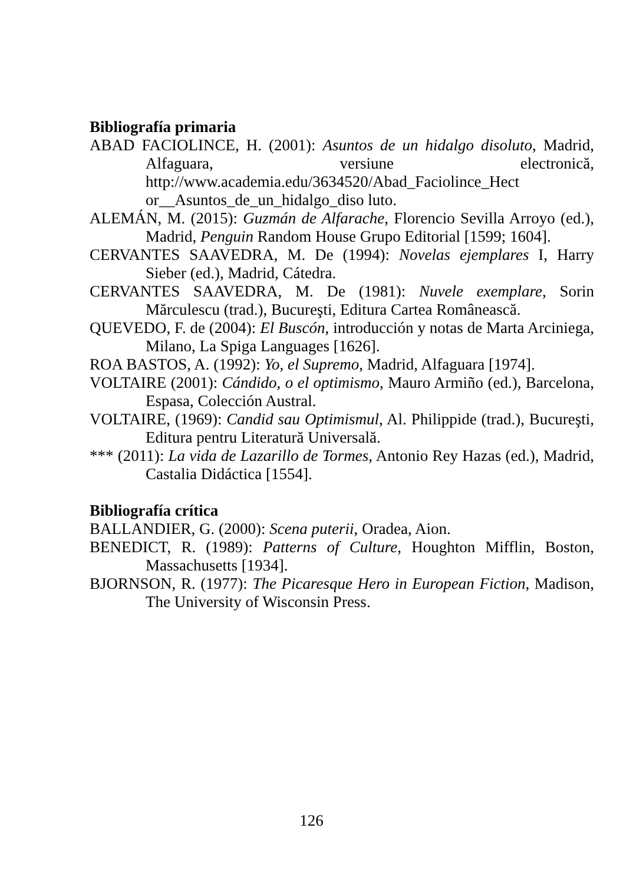Bibliografía primaria
ABAD FACIOLINCE, H. (2001): Asuntos de un hidalgo disoluto, Madrid, Alfaguara, versiune electronică, http://www.academia.edu/3634520/Abad_Faciolince_Hect or__Asuntos_de_un_hidalgo_diso luto.
ALEMÁN, M. (2015): Guzmán de Alfarache, Florencio Sevilla Arroyo (ed.), Madrid, Penguin Random House Grupo Editorial [1599; 1604].
CERVANTES SAAVEDRA, M. De (1994): Novelas ejemplares I, Harry Sieber (ed.), Madrid, Cátedra.
CERVANTES SAAVEDRA, M. De (1981): Nuvele exemplare, Sorin Mărculescu (trad.), Bucureşti, Editura Cartea Românească.
QUEVEDO, F. de (2004): El Buscón, introducción y notas de Marta Arciniega, Milano, La Spiga Languages [1626].
ROA BASTOS, A. (1992): Yo, el Supremo, Madrid, Alfaguara [1974].
VOLTAIRE (2001): Cándido, o el optimismo, Mauro Armiño (ed.), Barcelona, Espasa, Colección Austral.
VOLTAIRE, (1969): Candid sau Optimismul, Al. Philippide (trad.), Bucureşti, Editura pentru Literatură Universală.
*** (2011): La vida de Lazarillo de Tormes, Antonio Rey Hazas (ed.), Madrid, Castalia Didáctica [1554].
Bibliografía crítica
BALLANDIER, G. (2000): Scena puterii, Oradea, Aion.
BENEDICT, R. (1989): Patterns of Culture, Houghton Mifflin, Boston, Massachusetts [1934].
BJORNSON, R. (1977): The Picaresque Hero in European Fiction, Madison, The University of Wisconsin Press.
126